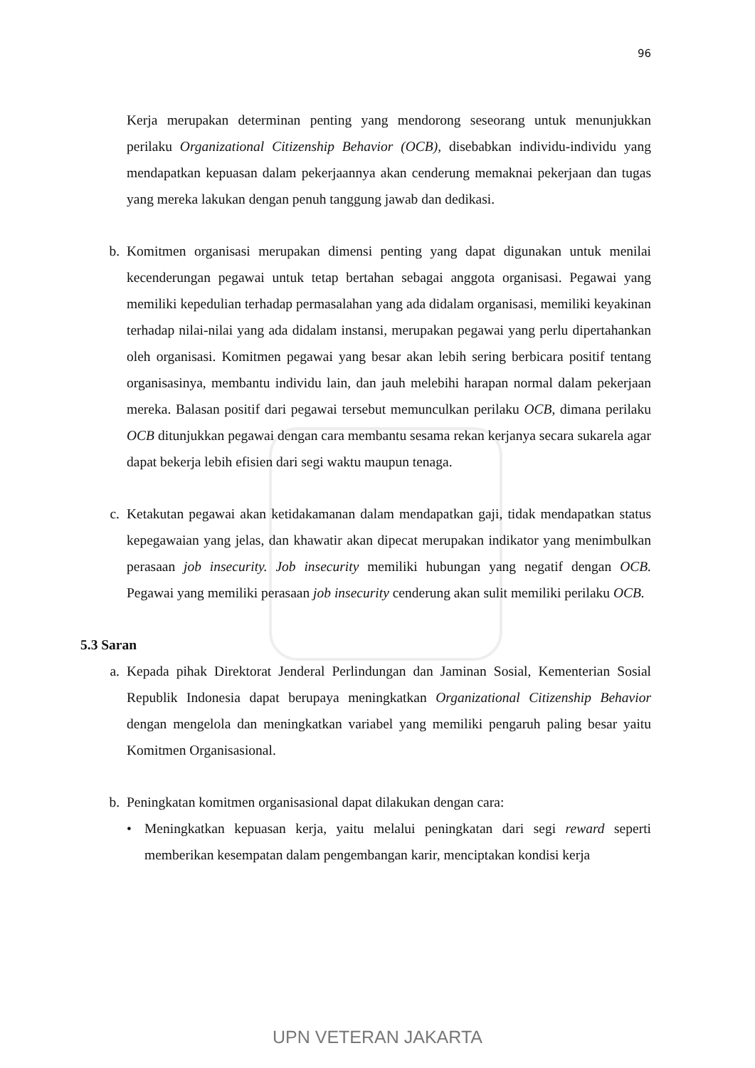96
Kerja merupakan determinan penting yang mendorong seseorang untuk menunjukkan perilaku Organizational Citizenship Behavior (OCB), disebabkan individu-individu yang mendapatkan kepuasan dalam pekerjaannya akan cenderung memaknai pekerjaan dan tugas yang mereka lakukan dengan penuh tanggung jawab dan dedikasi.
b. Komitmen organisasi merupakan dimensi penting yang dapat digunakan untuk menilai kecenderungan pegawai untuk tetap bertahan sebagai anggota organisasi. Pegawai yang memiliki kepedulian terhadap permasalahan yang ada didalam organisasi, memiliki keyakinan terhadap nilai-nilai yang ada didalam instansi, merupakan pegawai yang perlu dipertahankan oleh organisasi. Komitmen pegawai yang besar akan lebih sering berbicara positif tentang organisasinya, membantu individu lain, dan jauh melebihi harapan normal dalam pekerjaan mereka. Balasan positif dari pegawai tersebut memunculkan perilaku OCB, dimana perilaku OCB ditunjukkan pegawai dengan cara membantu sesama rekan kerjanya secara sukarela agar dapat bekerja lebih efisien dari segi waktu maupun tenaga.
c. Ketakutan pegawai akan ketidakamanan dalam mendapatkan gaji, tidak mendapatkan status kepegawaian yang jelas, dan khawatir akan dipecat merupakan indikator yang menimbulkan perasaan job insecurity. Job insecurity memiliki hubungan yang negatif dengan OCB. Pegawai yang memiliki perasaan job insecurity cenderung akan sulit memiliki perilaku OCB.
5.3 Saran
a. Kepada pihak Direktorat Jenderal Perlindungan dan Jaminan Sosial, Kementerian Sosial Republik Indonesia dapat berupaya meningkatkan Organizational Citizenship Behavior dengan mengelola dan meningkatkan variabel yang memiliki pengaruh paling besar yaitu Komitmen Organisasional.
b. Peningkatan komitmen organisasional dapat dilakukan dengan cara:
• Meningkatkan kepuasan kerja, yaitu melalui peningkatan dari segi reward seperti memberikan kesempatan dalam pengembangan karir, menciptakan kondisi kerja
UPN VETERAN JAKARTA